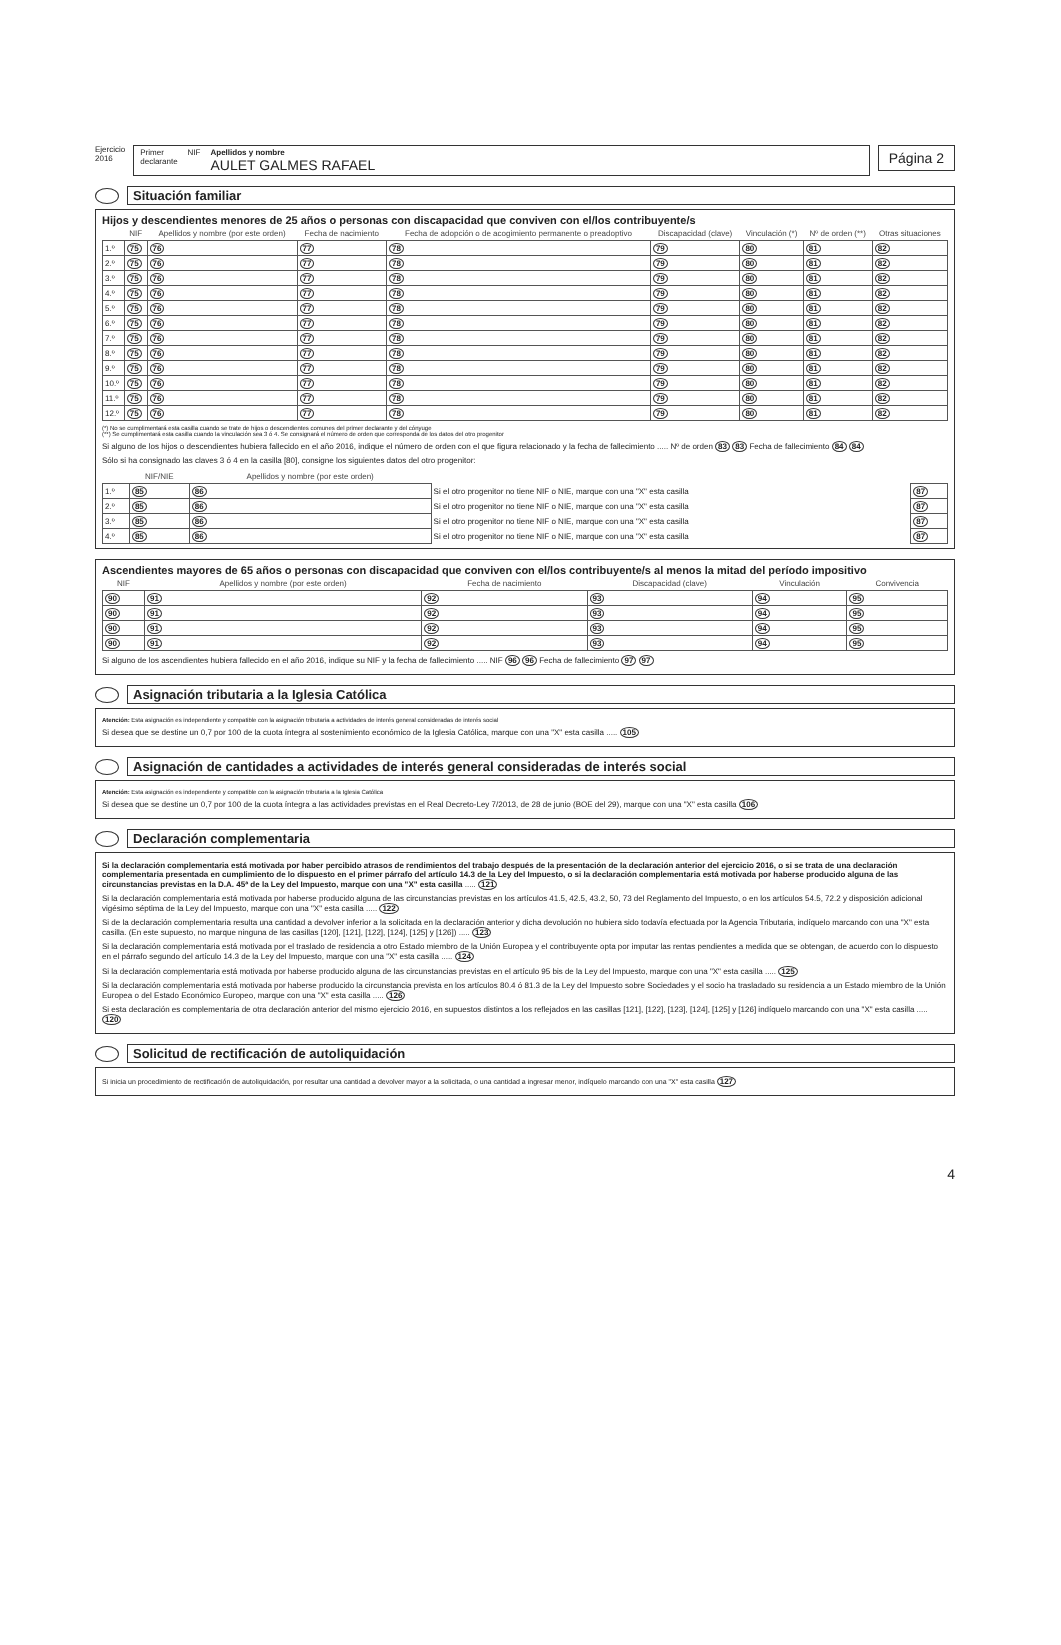Ejercicio
2016
Primer
declarante NIF Apellidos y nombre
AULET GALMES RAFAEL
Página 2
Situación familiar
Hijos y descendientes menores de 25 años o personas con discapacidad que conviven con el/los contribuyente/s
| | NIF | Apellidos y nombre (por este orden) | Fecha de nacimiento | Fecha de adopción o de acogimiento permanente o preadoptivo | Discapacidad (clave) | Vinculación (*) | Nº de orden (**) | Otras situaciones |
| --- | --- | --- | --- | --- | --- | --- | --- | --- |
| 1.º | 75 | 76 | 77 | 78 | 79 | 80 | 81 | 82 |
| 2.º | 75 | 76 | 77 | 78 | 79 | 80 | 81 | 82 |
| 3.º | 75 | 76 | 77 | 78 | 79 | 80 | 81 | 82 |
| 4.º | 75 | 76 | 77 | 78 | 79 | 80 | 81 | 82 |
| 5.º | 75 | 76 | 77 | 78 | 79 | 80 | 81 | 82 |
| 6.º | 75 | 76 | 77 | 78 | 79 | 80 | 81 | 82 |
| 7.º | 75 | 76 | 77 | 78 | 79 | 80 | 81 | 82 |
| 8.º | 75 | 76 | 77 | 78 | 79 | 80 | 81 | 82 |
| 9.º | 75 | 76 | 77 | 78 | 79 | 80 | 81 | 82 |
| 10.º | 75 | 76 | 77 | 78 | 79 | 80 | 81 | 82 |
| 11.º | 75 | 76 | 77 | 78 | 79 | 80 | 81 | 82 |
| 12.º | 75 | 76 | 77 | 78 | 79 | 80 | 81 | 82 |
(*) No se cumplimentará esta casilla cuando se trate de hijos o descendientes comunes del primer declarante y del cónyuge
(**) Se cumplimentará esta casilla cuando la vinculación sea 3 ó 4. Se consignará el número de orden que corresponda de los datos del otro progenitor
Si alguno de los hijos o descendientes hubiera fallecido en el año 2016, indique el número de orden con el que figura relacionado y la fecha de fallecimiento ..... Nº de orden 83 83 Fecha de fallecimiento 84 84
Sólo si ha consignado las claves 3 ó 4 en la casilla [80], consigne los siguientes datos del otro progenitor:
| | NIF/NIE | Apellidos y nombre (por este orden) | | |
| --- | --- | --- | --- | --- |
| 1.º | 85 | 86 | Si el otro progenitor no tiene NIF o NIE, marque con una "X" esta casilla | 87 |
| 2.º | 85 | 86 | Si el otro progenitor no tiene NIF o NIE, marque con una "X" esta casilla | 87 |
| 3.º | 85 | 86 | Si el otro progenitor no tiene NIF o NIE, marque con una "X" esta casilla | 87 |
| 4.º | 85 | 86 | Si el otro progenitor no tiene NIF o NIE, marque con una "X" esta casilla | 87 |
Ascendientes mayores de 65 años o personas con discapacidad que conviven con el/los contribuyente/s al menos la mitad del período impositivo
| NIF | Apellidos y nombre (por este orden) | Fecha de nacimiento | Discapacidad (clave) | Vinculación | Convivencia |
| --- | --- | --- | --- | --- | --- |
| 90 | 91 | 92 | 93 | 94 | 95 |
| 90 | 91 | 92 | 93 | 94 | 95 |
| 90 | 91 | 92 | 93 | 94 | 95 |
| 90 | 91 | 92 | 93 | 94 | 95 |
Si alguno de los ascendientes hubiera fallecido en el año 2016, indique su NIF y la fecha de fallecimiento ..... NIF 96 96 Fecha de fallecimiento 97 97
Asignación tributaria a la Iglesia Católica
Atención: Esta asignación es independiente y compatible con la asignación tributaria a actividades de interés general consideradas de interés social
Si desea que se destine un 0,7 por 100 de la cuota íntegra al sostenimiento económico de la Iglesia Católica, marque con una "X" esta casilla ..... 105
Asignación de cantidades a actividades de interés general consideradas de interés social
Atención: Esta asignación es independiente y compatible con la asignación tributaria a la Iglesia Católica
Si desea que se destine un 0,7 por 100 de la cuota íntegra a las actividades previstas en el Real Decreto-Ley 7/2013, de 28 de junio (BOE del 29), marque con una "X" esta casilla 106
Declaración complementaria
Si la declaración complementaria está motivada por haber percibido atrasos de rendimientos del trabajo después de la presentación de la declaración anterior del ejercicio 2016, o si se trata de una declaración complementaria presentada en cumplimiento de lo dispuesto en el primer párrafo del artículo 14.3 de la Ley del Impuesto, o si la declaración complementaria está motivada por haberse producido alguna de las circunstancias previstas en la D.A. 45ª de la Ley del Impuesto, marque con una "X" esta casilla ..... 121
Si la declaración complementaria está motivada por haberse producido alguna de las circunstancias previstas en los artículos 41.5, 42.5, 43.2, 50, 73 del Reglamento del Impuesto, o en los artículos 54.5, 72.2 y disposición adicional vigésimo séptima de la Ley del Impuesto, marque con una "X" esta casilla ..... 122
Si de la declaración complementaria resulta una cantidad a devolver inferior a la solicitada en la declaración anterior y dicha devolución no hubiera sido todavía efectuada por la Agencia Tributaria, indíquelo marcando con una "X" esta casilla. (En este supuesto, no marque ninguna de las casillas [120], [121], [122], [124], [125] y [126]) ..... 123
Si la declaración complementaria está motivada por el traslado de residencia a otro Estado miembro de la Unión Europea y el contribuyente opta por imputar las rentas pendientes a medida que se obtengan, de acuerdo con lo dispuesto en el párrafo segundo del artículo 14.3 de la Ley del Impuesto, marque con una "X" esta casilla ..... 124
Si la declaración complementaria está motivada por haberse producido alguna de las circunstancias previstas en el artículo 95 bis de la Ley del Impuesto, marque con una "X" esta casilla ..... 125
Si la declaración complementaria está motivada por haberse producido la circunstancia prevista en los artículos 80.4 ó 81.3 de la Ley del Impuesto sobre Sociedades y el socio ha trasladado su residencia a un Estado miembro de la Unión Europea o del Estado Económico Europeo, marque con una "X" esta casilla ..... 126
Si esta declaración es complementaria de otra declaración anterior del mismo ejercicio 2016, en supuestos distintos a los reflejados en las casillas [121], [122], [123], [124], [125] y [126] indíquelo marcando con una "X" esta casilla ..... 120
Solicitud de rectificación de autoliquidación
Si inicia un procedimiento de rectificación de autoliquidación, por resultar una cantidad a devolver mayor a la solicitada, o una cantidad a ingresar menor, indíquelo marcando con una "X" esta casilla 127
4